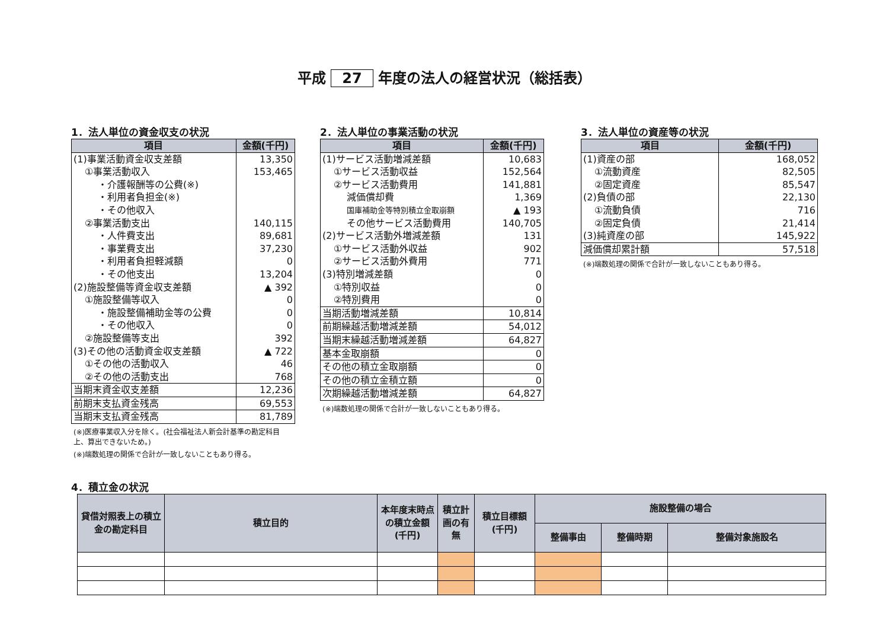平成 27 年度の法人の経営状況（総括表）
1．法人単位の資金収支の状況
| 項目 | 金額(千円) |
| --- | --- |
| (1)事業活動資金収支差額 | 13,350 |
| ①事業活動収入 | 153,465 |
| ・介護報酬等の公費(※) | |
| ・利用者負担金(※) | |
| ・その他収入 | |
| ②事業活動支出 | 140,115 |
| ・人件費支出 | 89,681 |
| ・事業費支出 | 37,230 |
| ・利用者負担軽減額 | 0 |
| ・その他支出 | 13,204 |
| (2)施設整備等資金収支差額 | ▲ 392 |
| ①施設整備等収入 | 0 |
| ・施設整備補助金等の公費 | 0 |
| ・その他収入 | 0 |
| ②施設整備等支出 | 392 |
| (3)その他の活動資金収支差額 | ▲ 722 |
| ①その他の活動収入 | 46 |
| ②その他の活動支出 | 768 |
| 当期末資金収支差額 | 12,236 |
| 前期末支払資金残高 | 69,553 |
| 当期末支払資金残高 | 81,789 |
(※)医療事業収入分を除く。(社会福祉法人新会計基準の勘定科目上、算出できないため。)
(※)端数処理の関係で合計が一致しないこともあり得る。
2．法人単位の事業活動の状況
| 項目 | 金額(千円) |
| --- | --- |
| (1)サービス活動増減差額 | 10,683 |
| ①サービス活動収益 | 152,564 |
| ②サービス活動費用 | 141,881 |
| 減価償却費 | 1,369 |
| 国庫補助金等特別積立金取崩額 | ▲ 193 |
| その他サービス活動費用 | 140,705 |
| (2)サービス活動外増減差額 | 131 |
| ①サービス活動外収益 | 902 |
| ②サービス活動外費用 | 771 |
| (3)特別増減差額 | 0 |
| ①特別収益 | 0 |
| ②特別費用 | 0 |
| 当期活動増減差額 | 10,814 |
| 前期繰越活動増減差額 | 54,012 |
| 当期末繰越活動増減差額 | 64,827 |
| 基本金取崩額 | 0 |
| その他の積立金取崩額 | 0 |
| その他の積立金積立額 | 0 |
| 次期繰越活動増減差額 | 64,827 |
(※)端数処理の関係で合計が一致しないこともあり得る。
3．法人単位の資産等の状況
| 項目 | 金額(千円) |
| --- | --- |
| (1)資産の部 | 168,052 |
| ①流動資産 | 82,505 |
| ②固定資産 | 85,547 |
| (2)負債の部 | 22,130 |
| ①流動負債 | 716 |
| ②固定負債 | 21,414 |
| (3)純資産の部 | 145,922 |
| 減価償却累計額 | 57,518 |
(※)端数処理の関係で合計が一致しないこともあり得る。
4．積立金の状況
| 貸借対照表上の積立金の勘定科目 | 積立目的 | 本年度末時点の積立金額(千円) | 積立計画の有無 | 積立目標額(千円) | 施設整備の場合 | | |
| --- | --- | --- | --- | --- | --- | --- | --- |
| | | | | | 整備事由 | 整備時期 | 整備対象施設名 |